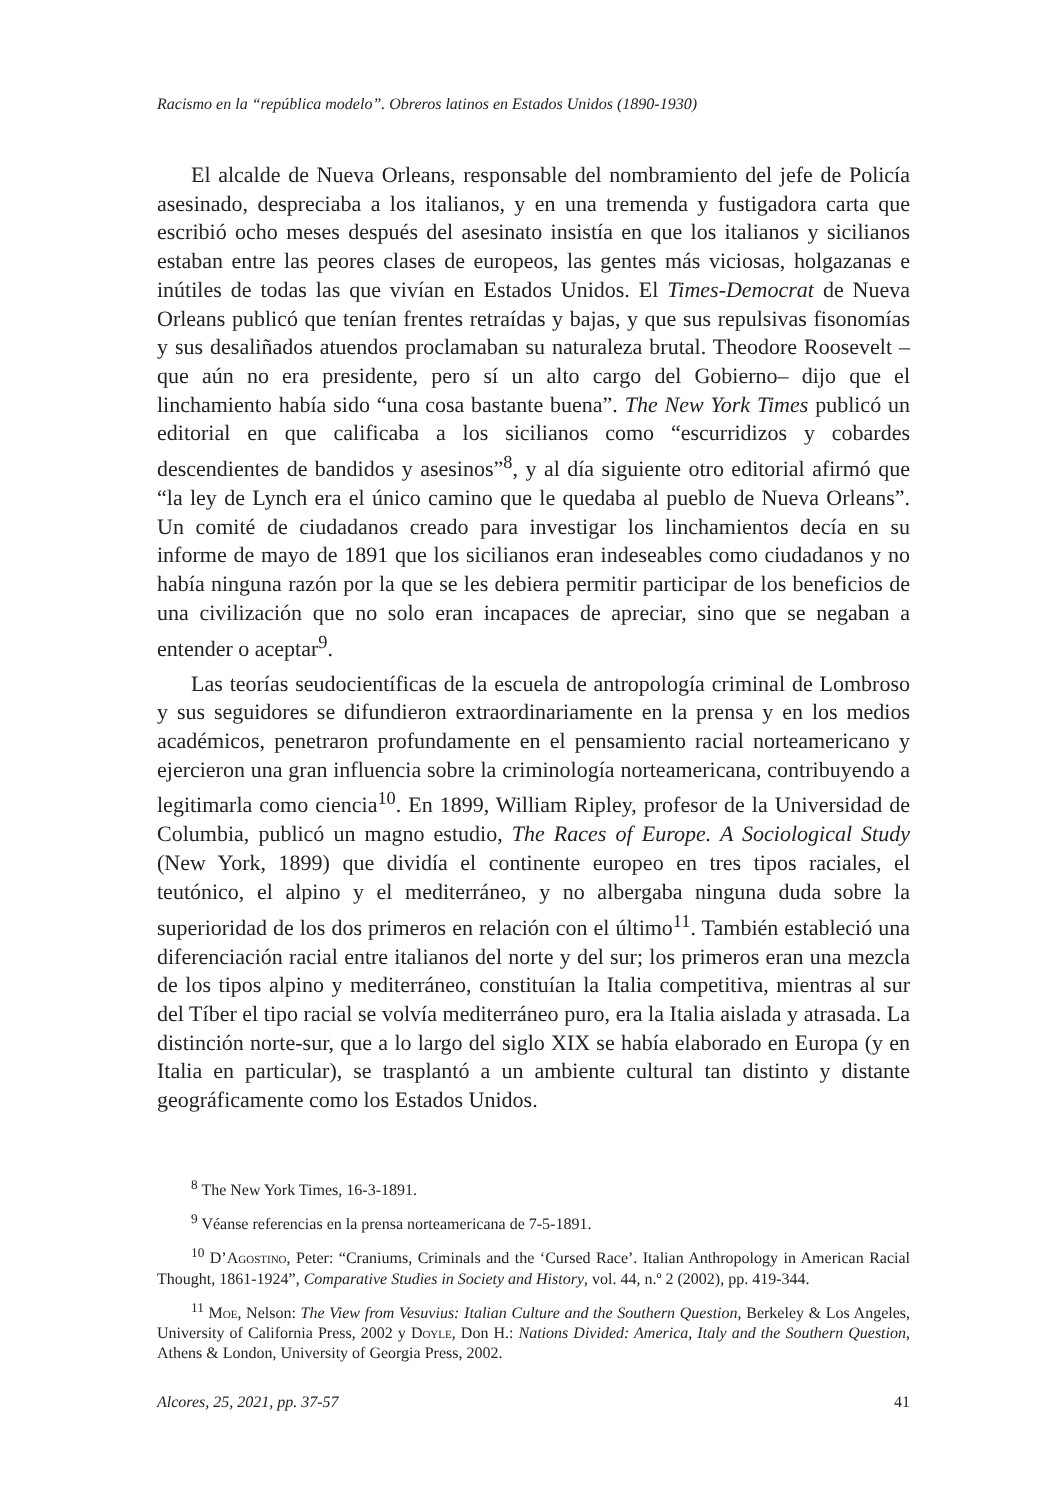Racismo en la “república modelo”. Obreros latinos en Estados Unidos (1890-1930)
El alcalde de Nueva Orleans, responsable del nombramiento del jefe de Policía asesinado, despreciaba a los italianos, y en una tremenda y fustigadora carta que escribió ocho meses después del asesinato insistía en que los italianos y sicilianos estaban entre las peores clases de europeos, las gentes más viciosas, holgazanas e inútiles de todas las que vivían en Estados Unidos. El Times-Democrat de Nueva Orleans publicó que tenían frentes retraídas y bajas, y que sus repulsivas fisonomías y sus desaliñados atuendos proclamaban su naturaleza brutal. Theodore Roosevelt –que aún no era presidente, pero sí un alto cargo del Gobierno– dijo que el linchamiento había sido “una cosa bastante buena”. The New York Times publicó un editorial en que calificaba a los sicilianos como “escurridizos y cobardes descendientes de bandidos y asesinos”<sup>8</sup>, y al día siguiente otro editorial afirmó que “la ley de Lynch era el único camino que le quedaba al pueblo de Nueva Orleans”. Un comité de ciudadanos creado para investigar los linchamientos decía en su informe de mayo de 1891 que los sicilianos eran indeseables como ciudadanos y no había ninguna razón por la que se les debiera permitir participar de los beneficios de una civilización que no solo eran incapaces de apreciar, sino que se negaban a entender o aceptar<sup>9</sup>.
Las teorías seudocientíficas de la escuela de antropología criminal de Lombroso y sus seguidores se difundieron extraordinariamente en la prensa y en los medios académicos, penetraron profundamente en el pensamiento racial norteamericano y ejercieron una gran influencia sobre la criminología norteamericana, contribuyendo a legitimarla como ciencia<sup>10</sup>. En 1899, William Ripley, profesor de la Universidad de Columbia, publicó un magno estudio, The Races of Europe. A Sociological Study (New York, 1899) que dividía el continente europeo en tres tipos raciales, el teutónico, el alpino y el mediterráneo, y no albergaba ninguna duda sobre la superioridad de los dos primeros en relación con el último<sup>11</sup>. También estableció una diferenciación racial entre italianos del norte y del sur; los primeros eran una mezcla de los tipos alpino y mediterráneo, constituían la Italia competitiva, mientras al sur del Tíber el tipo racial se volvía mediterráneo puro, era la Italia aislada y atrasada. La distinción norte-sur, que a lo largo del siglo XIX se había elaborado en Europa (y en Italia en particular), se trasplantó a un ambiente cultural tan distinto y distante geográficamente como los Estados Unidos.
<sup>8</sup> The New York Times, 16-3-1891.
<sup>9</sup> Véanse referencias en la prensa norteamericana de 7-5-1891.
<sup>10</sup> D’Agostino, Peter: “Craniums, Criminals and the ‘Cursed Race’. Italian Anthropology in American Racial Thought, 1861-1924”, Comparative Studies in Society and History, vol. 44, n.º 2 (2002), pp. 419-344.
<sup>11</sup> Moe, Nelson: The View from Vesuvius: Italian Culture and the Southern Question, Berkeley & Los Angeles, University of California Press, 2002 y Doyle, Don H.: Nations Divided: America, Italy and the Southern Question, Athens & London, University of Georgia Press, 2002.
Alcores, 25, 2021, pp. 37-57 41